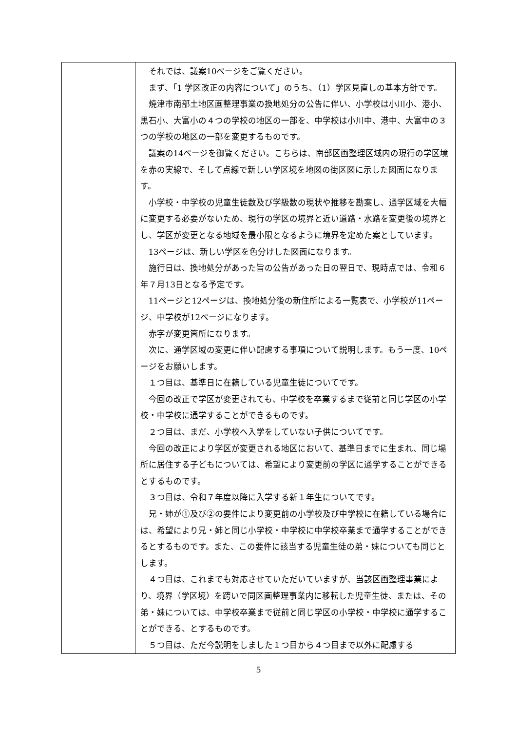| | それでは、議案10ページをご覧ください。 まず、「1 学区改正の内容について」のうち、（1）学区見直しの基本方針です。 焼津市南部土地区画整理事業の換地処分の公告に伴い、小学校は小川小、港小、黒石小、大富小の４つの学校の地区の一部を、中学校は小川中、港中、大富中の３つの学校の地区の一部を変更するものです。 議案の14ページを御覧ください。こちらは、南部区画整理区域内の現行の学区境を赤の実線で、そして点線で新しい学区境を地図の街区図に示した図面になります。 小学校・中学校の児童生徒数及び学級数の現状や推移を勘案し、通学区域を大幅に変更する必要がないため、現行の学区の境界と近い道路・水路を変更後の境界とし、学区が変更となる地域を最小限となるように境界を定めた案としています。 13ページは、新しい学区を色分けした図面になります。 施行日は、換地処分があった旨の公告があった日の翌日で、現時点では、令和６年７月13日となる予定です。 11ページと12ページは、換地処分後の新住所による一覧表で、小学校が11ページ、中学校が12ページになります。 赤字が変更箇所になります。 次に、通学区域の変更に伴い配慮する事項について説明します。もう一度、10ページをお願いします。 １つ目は、基準日に在籍している児童生徒についてです。 今回の改正で学区が変更されても、中学校を卒業するまで従前と同じ学区の小学校・中学校に通学することができるものです。 ２つ目は、まだ、小学校へ入学をしていない子供についてです。 今回の改正により学区が変更される地区において、基準日までに生まれ、同じ場所に居住する子どもについては、希望により変更前の学区に通学することができるとするものです。 ３つ目は、令和７年度以降に入学する新１年生についてです。 兄・姉が①及び②の要件により変更前の小学校及び中学校に在籍している場合には、希望により兄・姉と同じ小学校・中学校に中学校卒業まで通学することができるとするものです。また、この要件に該当する児童生徒の弟・妹についても同じとします。 ４つ目は、これまでも対応させていただいていますが、当該区画整理事業により、境界（学区境）を跨いで同区画整理事業内に移転した児童生徒、または、その弟・妹については、中学校卒業まで従前と同じ学区の小学校・中学校に通学することができる、とするものです。 ５つ目は、ただ今説明をしました１つ目から４つ目まで以外に配慮する |
5